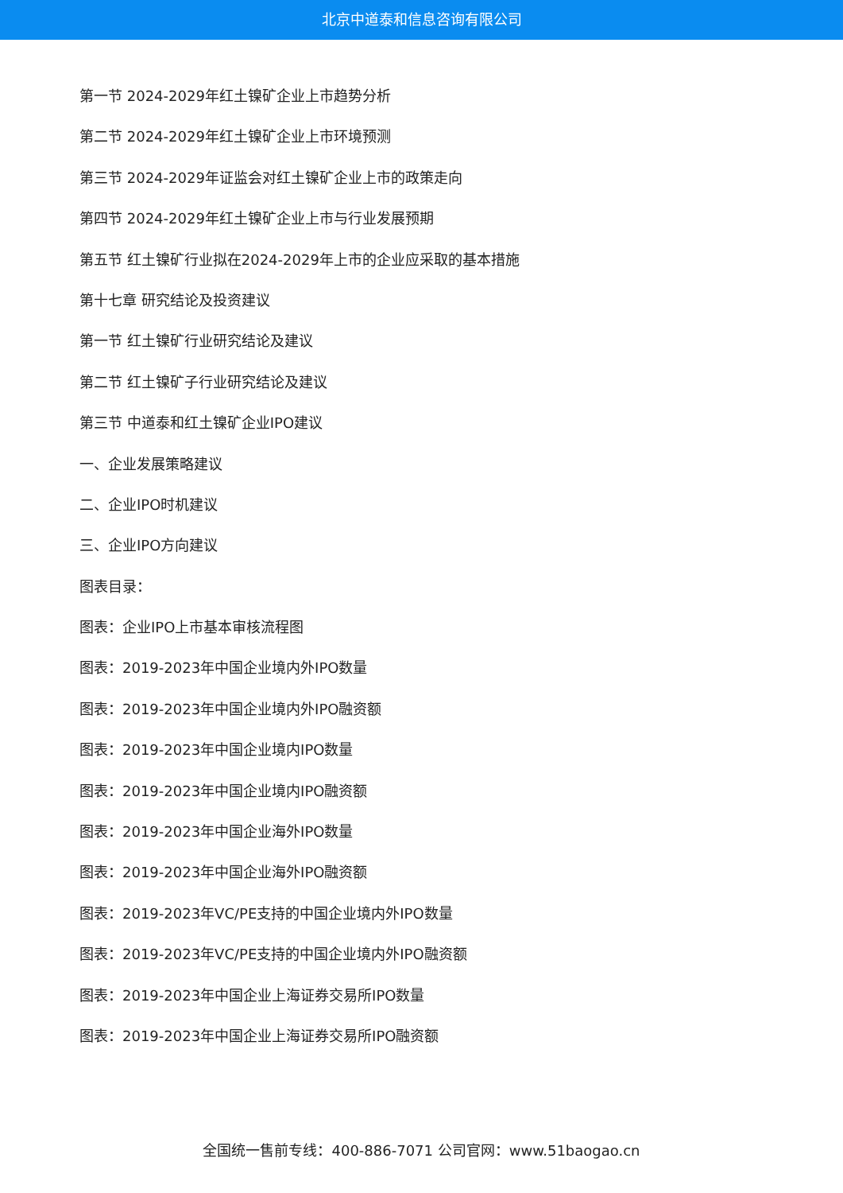北京中道泰和信息咨询有限公司
第一节 2024-2029年红土镍矿企业上市趋势分析
第二节 2024-2029年红土镍矿企业上市环境预测
第三节 2024-2029年证监会对红土镍矿企业上市的政策走向
第四节 2024-2029年红土镍矿企业上市与行业发展预期
第五节 红土镍矿行业拟在2024-2029年上市的企业应采取的基本措施
第十七章 研究结论及投资建议
第一节 红土镍矿行业研究结论及建议
第二节 红土镍矿子行业研究结论及建议
第三节 中道泰和红土镍矿企业IPO建议
一、企业发展策略建议
二、企业IPO时机建议
三、企业IPO方向建议
图表目录：
图表：企业IPO上市基本审核流程图
图表：2019-2023年中国企业境内外IPO数量
图表：2019-2023年中国企业境内外IPO融资额
图表：2019-2023年中国企业境内IPO数量
图表：2019-2023年中国企业境内IPO融资额
图表：2019-2023年中国企业海外IPO数量
图表：2019-2023年中国企业海外IPO融资额
图表：2019-2023年VC/PE支持的中国企业境内外IPO数量
图表：2019-2023年VC/PE支持的中国企业境内外IPO融资额
图表：2019-2023年中国企业上海证券交易所IPO数量
图表：2019-2023年中国企业上海证券交易所IPO融资额
全国统一售前专线：400-886-7071 公司官网：www.51baogao.cn